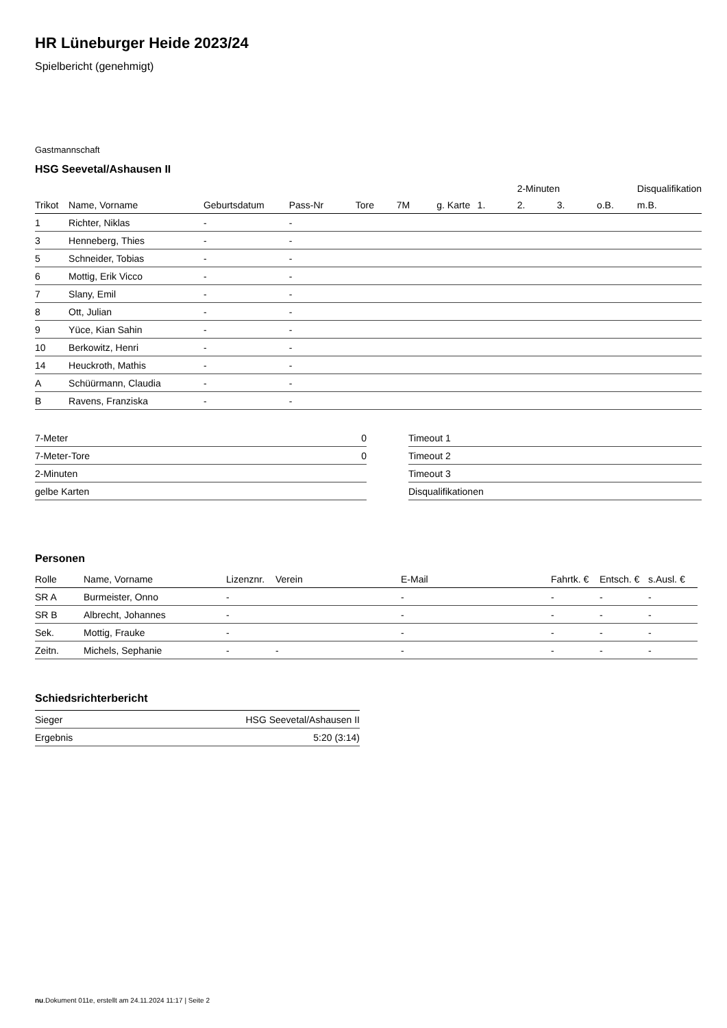HR Lüneburger Heide 2023/24
Spielbericht (genehmigt)
Gastmannschaft
HSG Seevetal/Ashausen II
| | | | | | | | | 2-Minuten | | | Disqualifikation |
| --- | --- | --- | --- | --- | --- | --- | --- | --- | --- | --- | --- |
| Trikot | Name, Vorname | Geburtsdatum | Pass-Nr | Tore | 7M | g. Karte | 1. | 2. | 3. | o.B. | m.B. |
| 1 | Richter, Niklas | - | - | | | | | | | | |
| 3 | Henneberg, Thies | - | - | | | | | | | | |
| 5 | Schneider, Tobias | - | - | | | | | | | | |
| 6 | Mottig, Erik Vicco | - | - | | | | | | | | |
| 7 | Slany, Emil | - | - | | | | | | | | |
| 8 | Ott, Julian | - | - | | | | | | | | |
| 9 | Yüce, Kian Sahin | - | - | | | | | | | | |
| 10 | Berkowitz, Henri | - | - | | | | | | | | |
| 14 | Heuckroth, Mathis | - | - | | | | | | | | |
| A | Schüürmann, Claudia | - | - | | | | | | | | |
| B | Ravens, Franziska | - | - | | | | | | | | |
| 7-Meter | 0 |
| 7-Meter-Tore | 0 |
| 2-Minuten | |
| gelbe Karten | |
| Timeout 1 |
| Timeout 2 |
| Timeout 3 |
| Disqualifikationen |
Personen
| Rolle | Name, Vorname | Lizenznr. | Verein | E-Mail | Fahrtk. € | Entsch. € | s.Ausl. € |
| --- | --- | --- | --- | --- | --- | --- | --- |
| SR A | Burmeister, Onno | - | | - | - | - | - |
| SR B | Albrecht, Johannes | - | | - | - | - | - |
| Sek. | Mottig, Frauke | - | | - | - | - | - |
| Zeitn. | Michels, Sephanie | - | - | - | - | - | - |
Schiedsrichterbericht
| Sieger | HSG Seevetal/Ashausen II |
| Ergebnis | 5:20 (3:14) |
nu.Dokument 011e, erstellt am 24.11.2024 11:17 | Seite 2